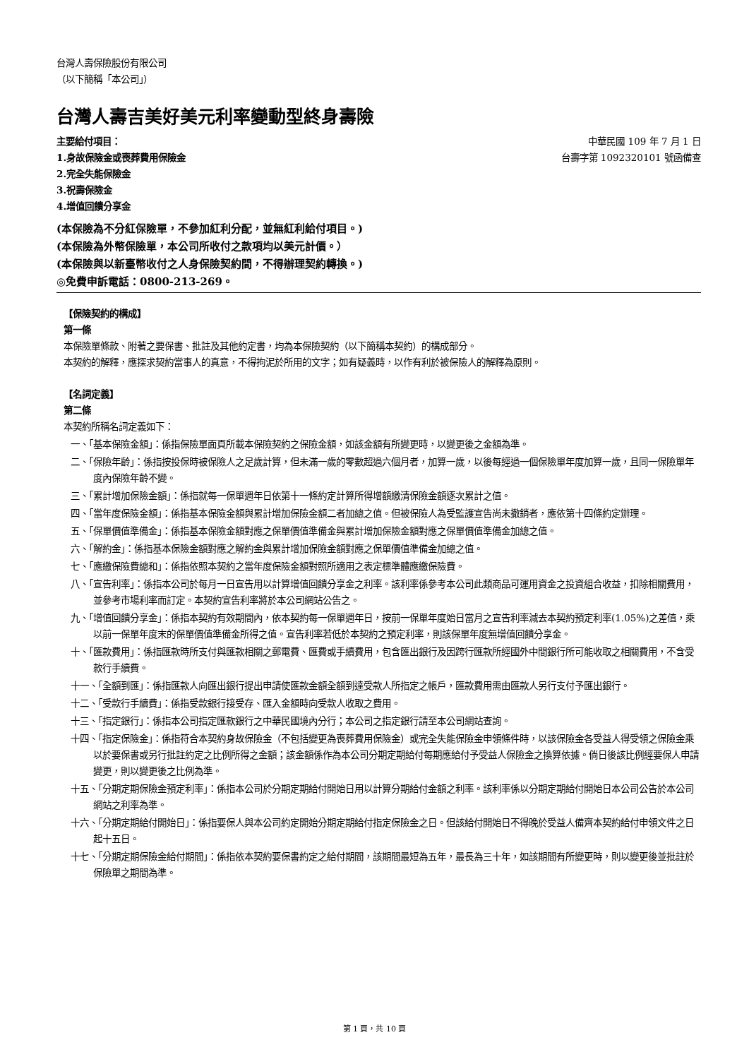台灣人壽保險股份有限公司
（以下簡稱「本公司」）
台灣人壽吉美好美元利率變動型終身壽險
主要給付項目：
1.身故保險金或喪葬費用保險金
2.完全失能保險金
3.祝壽保險金
4.增值回饋分享金
中華民國 109 年 7 月 1 日
台壽字第 1092320101 號函備查
(本保險為不分紅保險單，不參加紅利分配，並無紅利給付項目。)
(本保險為外幣保險單，本公司所收付之款項均以美元計價。）
(本保險與以新臺幣收付之人身保險契約間，不得辦理契約轉換。)
◎免費申訴電話：0800-213-269。
【保險契約的構成】
第一條
本保險單條款、附著之要保書、批註及其他約定書，均為本保險契約（以下簡稱本契約）的構成部分。
本契約的解釋，應探求契約當事人的真意，不得拘泥於所用的文字；如有疑義時，以作有利於被保險人的解釋為原則。
【名詞定義】
第二條
本契約所稱名詞定義如下：
一、「基本保險金額」：係指保險單面頁所載本保險契約之保險金額，如該金額有所變更時，以變更後之金額為準。
二、「保險年齡」：係指按投保時被保險人之足歲計算，但未滿一歲的零數超過六個月者，加算一歲，以後每經過一個保險單年度加算一歲，且同一保險單年度內保險年齡不變。
三、「累計增加保險金額」：係指就每一保單週年日依第十一條約定計算所得增額繳清保險金額逐次累計之值。
四、「當年度保險金額」：係指基本保險金額與累計增加保險金額二者加總之值。但被保險人為受監護宣告尚未撤銷者，應依第十四條約定辦理。
五、「保單價值準備金」：係指基本保險金額對應之保單價值準備金與累計增加保險金額對應之保單價值準備金加總之值。
六、「解約金」：係指基本保險金額對應之解約金與累計增加保險金額對應之保單價值準備金加總之值。
七、「應繳保險費總和」：係指依照本契約之當年度保險金額對照所適用之表定標準體應繳保險費。
八、「宣告利率」：係指本公司於每月一日宣告用以計算增值回饋分享金之利率。該利率係參考本公司此類商品可運用資金之投資組合收益，扣除相關費用，並參考市場利率而訂定。本契約宣告利率將於本公司網站公告之。
九、「增值回饋分享金」：係指本契約有效期間內，依本契約每一保單週年日，按前一保單年度始日當月之宣告利率減去本契約預定利率(1.05%)之差值，乘以前一保單年度末的保單價值準備金所得之值。宣告利率若低於本契約之預定利率，則該保單年度無增值回饋分享金。
十、「匯款費用」：係指匯款時所支付與匯款相關之郵電費、匯費或手續費用，包含匯出銀行及因跨行匯款所經國外中間銀行所可能收取之相關費用，不含受款行手續費。
十一、「全額到匯」：係指匯款人向匯出銀行提出申請使匯款金額全額到達受款人所指定之帳戶，匯款費用需由匯款人另行支付予匯出銀行。
十二、「受款行手續費」：係指受款銀行接受存、匯入金額時向受款人收取之費用。
十三、「指定銀行」：係指本公司指定匯款銀行之中華民國境內分行；本公司之指定銀行請至本公司網站查詢。
十四、「指定保險金」：係指符合本契約身故保險金（不包括變更為喪葬費用保險金）或完全失能保險金申領條件時，以該保險金各受益人得受領之保險金乘以於要保書或另行批註約定之比例所得之金額；該金額係作為本公司分期定期給付每期應給付予受益人保險金之換算依據。倘日後該比例經要保人申請變更，則以變更後之比例為準。
十五、「分期定期保險金預定利率」：係指本公司於分期定期給付開始日用以計算分期給付金額之利率。該利率係以分期定期給付開始日本公司公告於本公司網站之利率為準。
十六、「分期定期給付開始日」：係指要保人與本公司約定開始分期定期給付指定保險金之日。但該給付開始日不得晚於受益人備齊本契約給付申領文件之日起十五日。
十七、「分期定期保險金給付期間」：係指依本契約要保書約定之給付期間，該期間最短為五年，最長為三十年，如該期間有所變更時，則以變更後並批註於保險單之期間為準。
第 1 頁，共 10 頁